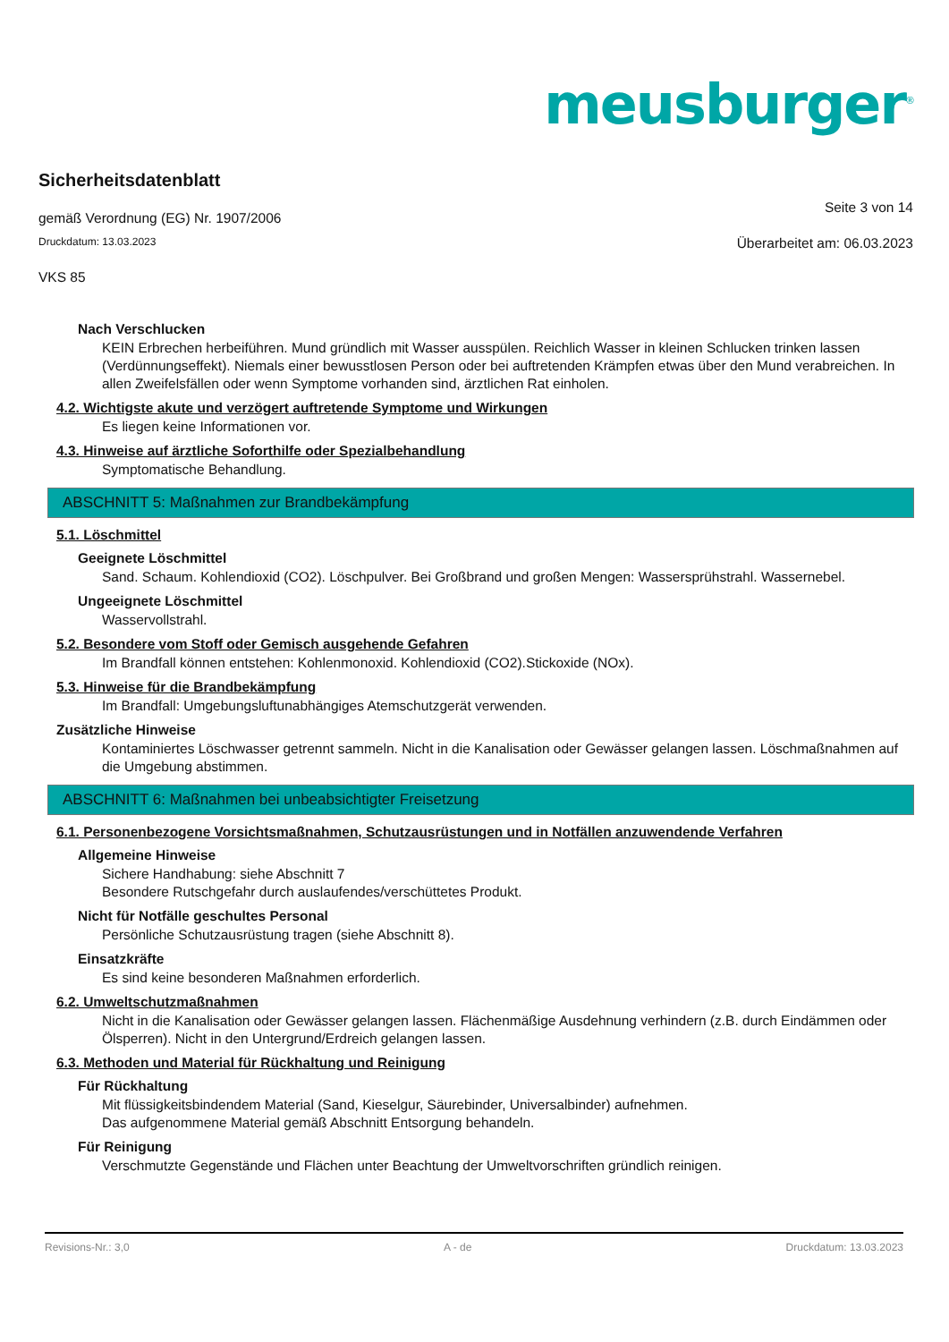meusburger<sup>®</sup>
Sicherheitsdatenblatt
gemäß Verordnung (EG) Nr. 1907/2006
Seite 3 von 14
Druckdatum: 13.03.2023
Überarbeitet am: 06.03.2023
VKS 85
Nach Verschlucken
KEIN Erbrechen herbeiführen. Mund gründlich mit Wasser ausspülen. Reichlich Wasser in kleinen Schlucken trinken lassen (Verdünnungseffekt). Niemals einer bewusstlosen Person oder bei auftretenden Krämpfen etwas über den Mund verabreichen. In allen Zweifelsfällen oder wenn Symptome vorhanden sind, ärztlichen Rat einholen.
4.2. Wichtigste akute und verzögert auftretende Symptome und Wirkungen
Es liegen keine Informationen vor.
4.3. Hinweise auf ärztliche Soforthilfe oder Spezialbehandlung
Symptomatische Behandlung.
ABSCHNITT 5: Maßnahmen zur Brandbekämpfung
5.1. Löschmittel
Geeignete Löschmittel
Sand. Schaum. Kohlendioxid (CO2). Löschpulver. Bei Großbrand und großen Mengen: Wassersprühstrahl. Wassernebel.
Ungeeignete Löschmittel
Wasservollstrahl.
5.2. Besondere vom Stoff oder Gemisch ausgehende Gefahren
Im Brandfall können entstehen: Kohlenmonoxid. Kohlendioxid (CO2).Stickoxide (NOx).
5.3. Hinweise für die Brandbekämpfung
Im Brandfall: Umgebungsluftunabhängiges Atemschutzgerät verwenden.
Zusätzliche Hinweise
Kontaminiertes Löschwasser getrennt sammeln. Nicht in die Kanalisation oder Gewässer gelangen lassen. Löschmaßnahmen auf die Umgebung abstimmen.
ABSCHNITT 6: Maßnahmen bei unbeabsichtigter Freisetzung
6.1. Personenbezogene Vorsichtsmaßnahmen, Schutzausrüstungen und in Notfällen anzuwendende Verfahren
Allgemeine Hinweise
Sichere Handhabung: siehe Abschnitt 7
Besondere Rutschgefahr durch auslaufendes/verschüttetes Produkt.
Nicht für Notfälle geschultes Personal
Persönliche Schutzausrüstung tragen (siehe Abschnitt 8).
Einsatzkräfte
Es sind keine besonderen Maßnahmen erforderlich.
6.2. Umweltschutzmaßnahmen
Nicht in die Kanalisation oder Gewässer gelangen lassen. Flächenmäßige Ausdehnung verhindern (z.B. durch Eindämmen oder Ölsperren). Nicht in den Untergrund/Erdreich gelangen lassen.
6.3. Methoden und Material für Rückhaltung und Reinigung
Für Rückhaltung
Mit flüssigkeitsbindendem Material (Sand, Kieselgur, Säurebinder, Universalbinder) aufnehmen.
Das aufgenommene Material gemäß Abschnitt Entsorgung behandeln.
Für Reinigung
Verschmutzte Gegenstände und Flächen unter Beachtung der Umweltvorschriften gründlich reinigen.
Revisions-Nr.: 3,0 A - de Druckdatum: 13.03.2023